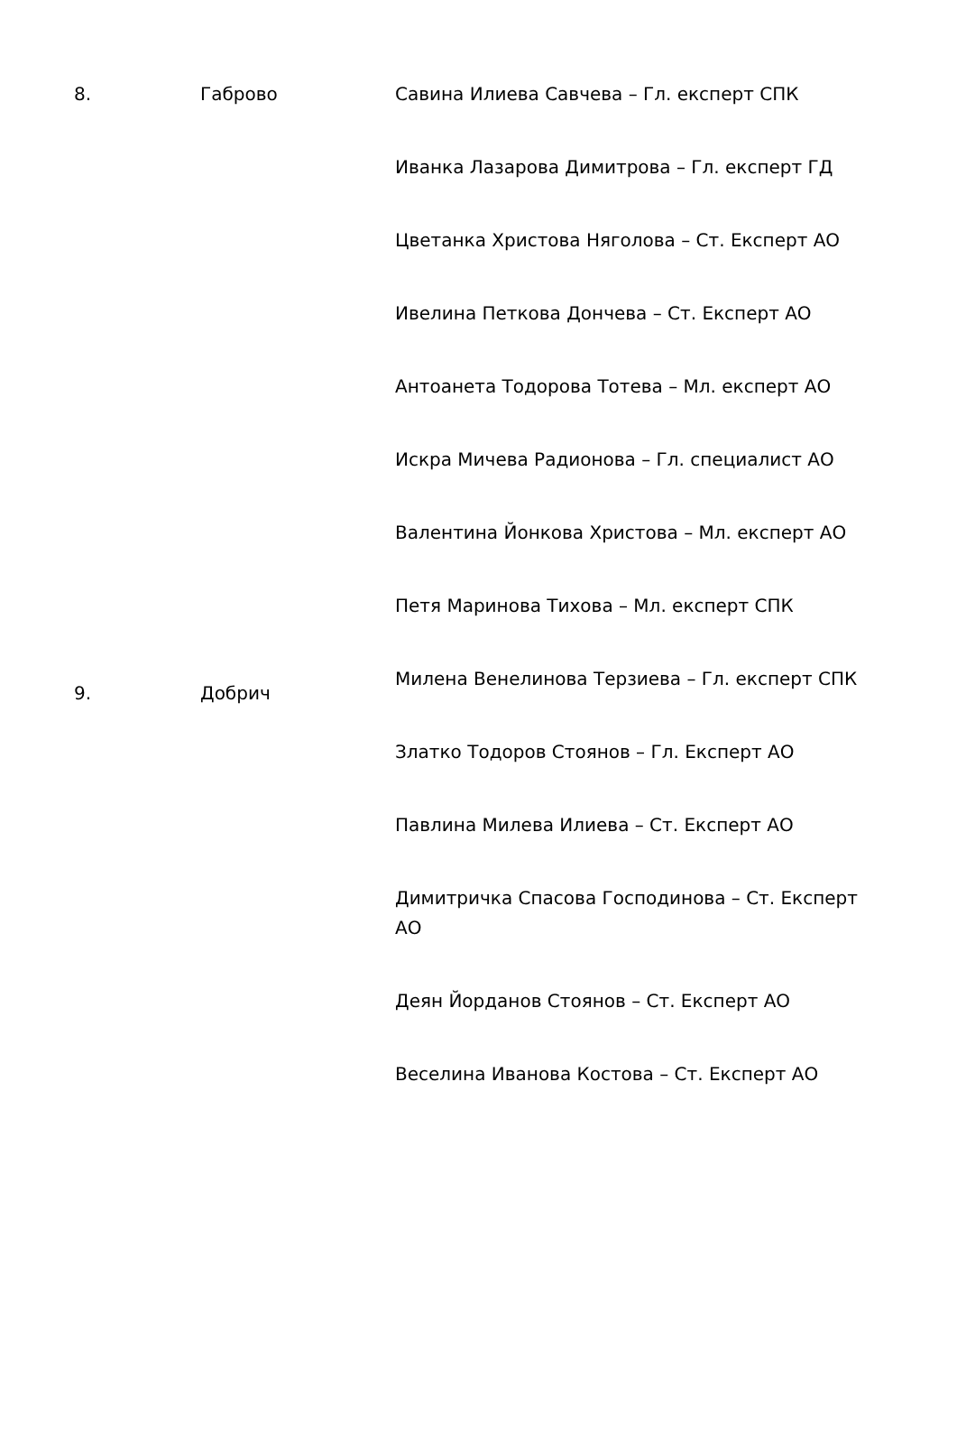| 8. | Габрово | Савина Илиева Савчева – Гл. експерт СПК |
| | | Иванка Лазарова Димитрова – Гл. експерт ГД |
| | | Цветанка Христова Няголова – Ст. Експерт АО |
| | | Ивелина Петкова Дончева – Ст. Експерт АО |
| | | Антоанета Тодорова Тотева – Мл. експерт АО |
| | | Искра Мичева Радионова – Гл. специалист АО |
| | | Валентина Йонкова Христова – Мл. експерт АО |
| | | Петя Маринова Тихова – Мл. експерт СПК |
| 9. | Добрич | Милена Венелинова Терзиева – Гл. експерт СПК |
| | | Златко Тодоров Стоянов – Гл. Експерт АО |
| | | Павлина Милева Илиева – Ст. Експерт АО |
| | | Димитричка Спасова Господинова – Ст. Експерт АО |
| | | Деян Йорданов Стоянов – Ст. Експерт АО |
| | | Веселина Иванова Костова – Ст. Експерт АО |